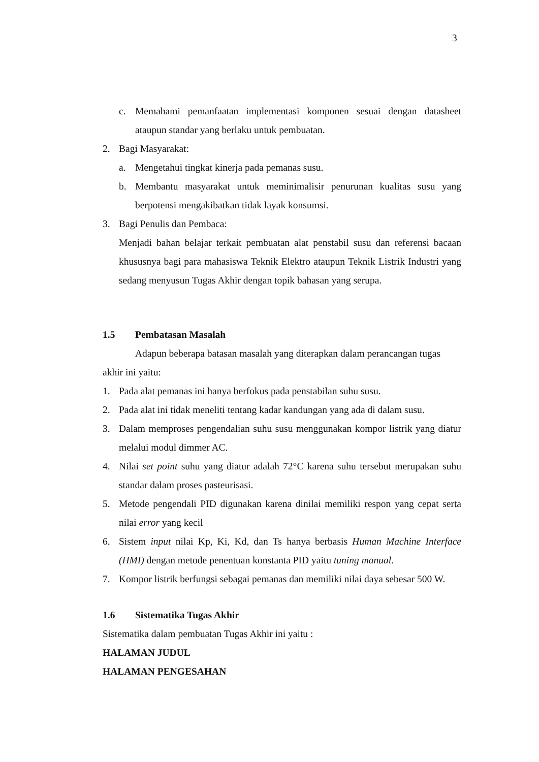3
c. Memahami pemanfaatan implementasi komponen sesuai dengan datasheet ataupun standar yang berlaku untuk pembuatan.
2. Bagi Masyarakat:
a. Mengetahui tingkat kinerja pada pemanas susu.
b. Membantu masyarakat untuk meminimalisir penurunan kualitas susu yang berpotensi mengakibatkan tidak layak konsumsi.
3. Bagi Penulis dan Pembaca:
Menjadi bahan belajar terkait pembuatan alat penstabil susu dan referensi bacaan khususnya bagi para mahasiswa Teknik Elektro ataupun Teknik Listrik Industri yang sedang menyusun Tugas Akhir dengan topik bahasan yang serupa.
1.5 Pembatasan Masalah
Adapun beberapa batasan masalah yang diterapkan dalam perancangan tugas akhir ini yaitu:
1. Pada alat pemanas ini hanya berfokus pada penstabilan suhu susu.
2. Pada alat ini tidak meneliti tentang kadar kandungan yang ada di dalam susu.
3. Dalam memproses pengendalian suhu susu menggunakan kompor listrik yang diatur melalui modul dimmer AC.
4. Nilai set point suhu yang diatur adalah 72°C karena suhu tersebut merupakan suhu standar dalam proses pasteurisasi.
5. Metode pengendali PID digunakan karena dinilai memiliki respon yang cepat serta nilai error yang kecil
6. Sistem input nilai Kp, Ki, Kd, dan Ts hanya berbasis Human Machine Interface (HMI) dengan metode penentuan konstanta PID yaitu tuning manual.
7. Kompor listrik berfungsi sebagai pemanas dan memiliki nilai daya sebesar 500 W.
1.6 Sistematika Tugas Akhir
Sistematika dalam pembuatan Tugas Akhir ini yaitu :
HALAMAN JUDUL
HALAMAN PENGESAHAN